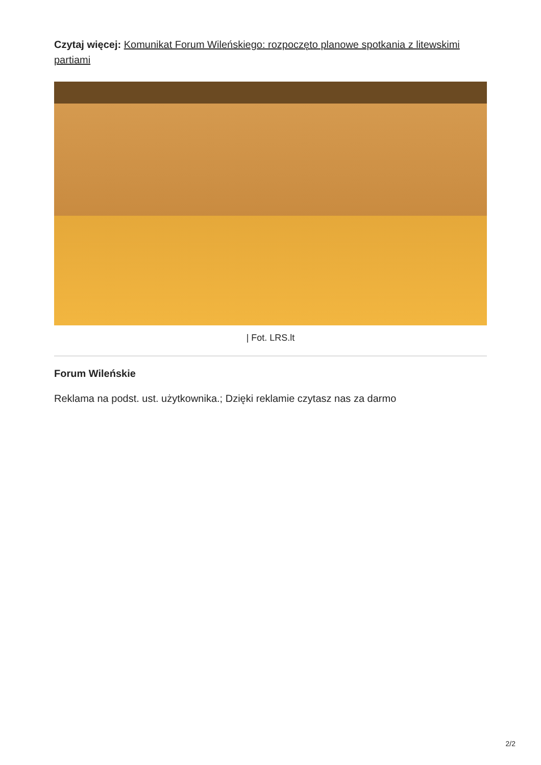Czytaj więcej: Komunikat Forum Wileńskiego: rozpoczęto planowe spotkania z litewskimi partiami
| Fot. LRS.lt
Forum Wileńskie
Reklama na podst. ust. użytkownika.; Dzięki reklamie czytasz nas za darmo
2/2